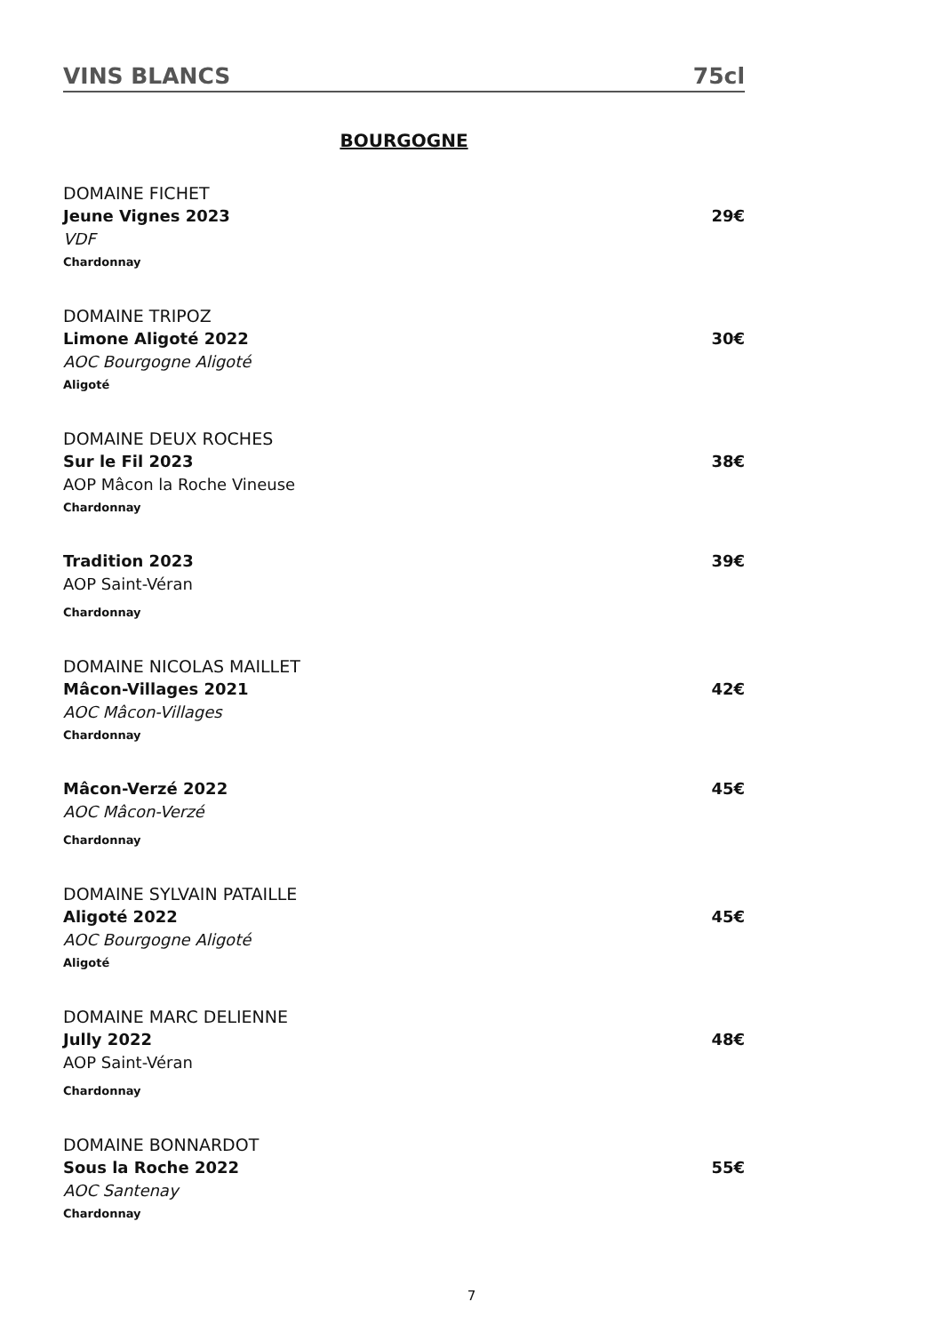VINS BLANCS 75cl
BOURGOGNE
DOMAINE FICHET
Jeune Vignes 2023 29€
VDF
Chardonnay
DOMAINE TRIPOZ
Limone Aligoté 2022 30€
AOC Bourgogne Aligoté
Aligoté
DOMAINE DEUX ROCHES
Sur le Fil 2023 38€
AOP Mâcon la Roche Vineuse
Chardonnay
Tradition 2023 39€
AOP Saint-Véran
Chardonnay
DOMAINE NICOLAS MAILLET
Mâcon-Villages 2021 42€
AOC Mâcon-Villages
Chardonnay
Mâcon-Verzé 2022 45€
AOC Mâcon-Verzé
Chardonnay
DOMAINE SYLVAIN PATAILLE
Aligoté 2022 45€
AOC Bourgogne Aligoté
Aligoté
DOMAINE MARC DELIENNE
Jully 2022 48€
AOP Saint-Véran
Chardonnay
DOMAINE BONNARDOT
Sous la Roche 2022 55€
AOC Santenay
Chardonnay
7